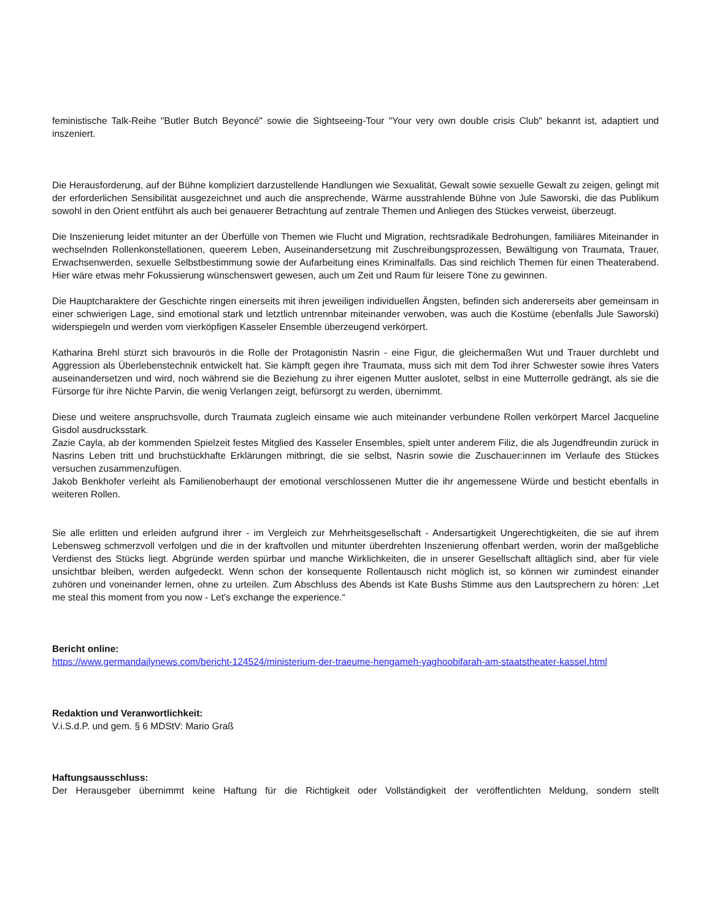feministische Talk-Reihe "Butler Butch Beyoncé" sowie die Sightseeing-Tour "Your very own double crisis Club" bekannt ist, adaptiert und inszeniert.
Die Herausforderung, auf der Bühne kompliziert darzustellende Handlungen wie Sexualität, Gewalt sowie sexuelle Gewalt zu zeigen, gelingt mit der erforderlichen Sensibilität ausgezeichnet und auch die ansprechende, Wärme ausstrahlende Bühne von Jule Saworski, die das Publikum sowohl in den Orient entführt als auch bei genauerer Betrachtung auf zentrale Themen und Anliegen des Stückes verweist, überzeugt.
Die Inszenierung leidet mitunter an der Überfülle von Themen wie Flucht und Migration, rechtsradikale Bedrohungen, familiäres Miteinander in wechselnden Rollenkonstellationen, queerem Leben, Auseinandersetzung mit Zuschreibungsprozessen, Bewältigung von Traumata, Trauer, Erwachsenwerden, sexuelle Selbstbestimmung sowie der Aufarbeitung eines Kriminalfalls. Das sind reichlich Themen für einen Theaterabend. Hier wäre etwas mehr Fokussierung wünschenswert gewesen, auch um Zeit und Raum für leisere Töne zu gewinnen.
Die Hauptcharaktere der Geschichte ringen einerseits mit ihren jeweiligen individuellen Ängsten, befinden sich andererseits aber gemeinsam in einer schwierigen Lage, sind emotional stark und letztlich untrennbar miteinander verwoben, was auch die Kostüme (ebenfalls Jule Saworski) widerspiegeln und werden vom vierköpfigen Kasseler Ensemble überzeugend verkörpert.
Katharina Brehl stürzt sich bravourös in die Rolle der Protagonistin Nasrin - eine Figur, die gleichermaßen Wut und Trauer durchlebt und Aggression als Überlebenstechnik entwickelt hat. Sie kämpft gegen ihre Traumata, muss sich mit dem Tod ihrer Schwester sowie ihres Vaters auseinandersetzen und wird, noch während sie die Beziehung zu ihrer eigenen Mutter auslotet, selbst in eine Mutterrolle gedrängt, als sie die Fürsorge für ihre Nichte Parvin, die wenig Verlangen zeigt, befürsorgt zu werden, übernimmt.
Diese und weitere anspruchsvolle, durch Traumata zugleich einsame wie auch miteinander verbundene Rollen verkörpert Marcel Jacqueline Gisdol ausdrucksstark.
Zazie Cayla, ab der kommenden Spielzeit festes Mitglied des Kasseler Ensembles, spielt unter anderem Filiz, die als Jugendfreundin zurück in Nasrins Leben tritt und bruchstückhafte Erklärungen mitbringt, die sie selbst, Nasrin sowie die Zuschauer:innen im Verlaufe des Stückes versuchen zusammenzufügen.
Jakob Benkhofer verleiht als Familienoberhaupt der emotional verschlossenen Mutter die ihr angemessene Würde und besticht ebenfalls in weiteren Rollen.
Sie alle erlitten und erleiden aufgrund ihrer - im Vergleich zur Mehrheitsgesellschaft - Andersartigkeit Ungerechtigkeiten, die sie auf ihrem Lebensweg schmerzvoll verfolgen und die in der kraftvollen und mitunter überdrehten Inszenierung offenbart werden, worin der maßgebliche Verdienst des Stücks liegt. Abgründe werden spürbar und manche Wirklichkeiten, die in unserer Gesellschaft alltäglich sind, aber für viele unsichtbar bleiben, werden aufgedeckt. Wenn schon der konsequente Rollentausch nicht möglich ist, so können wir zumindest einander zuhören und voneinander lernen, ohne zu urteilen. Zum Abschluss des Abends ist Kate Bushs Stimme aus den Lautsprechern zu hören: „Let me steal this moment from you now - Let's exchange the experience.“
Bericht online:
https://www.germandailynews.com/bericht-124524/ministerium-der-traeume-hengameh-yaghoobifarah-am-staatstheater-kassel.html
Redaktion und Veranwortlichkeit:
V.i.S.d.P. und gem. § 6 MDStV: Mario Graß
Haftungsausschluss:
Der Herausgeber übernimmt keine Haftung für die Richtigkeit oder Vollständigkeit der veröffentlichten Meldung, sondern stellt